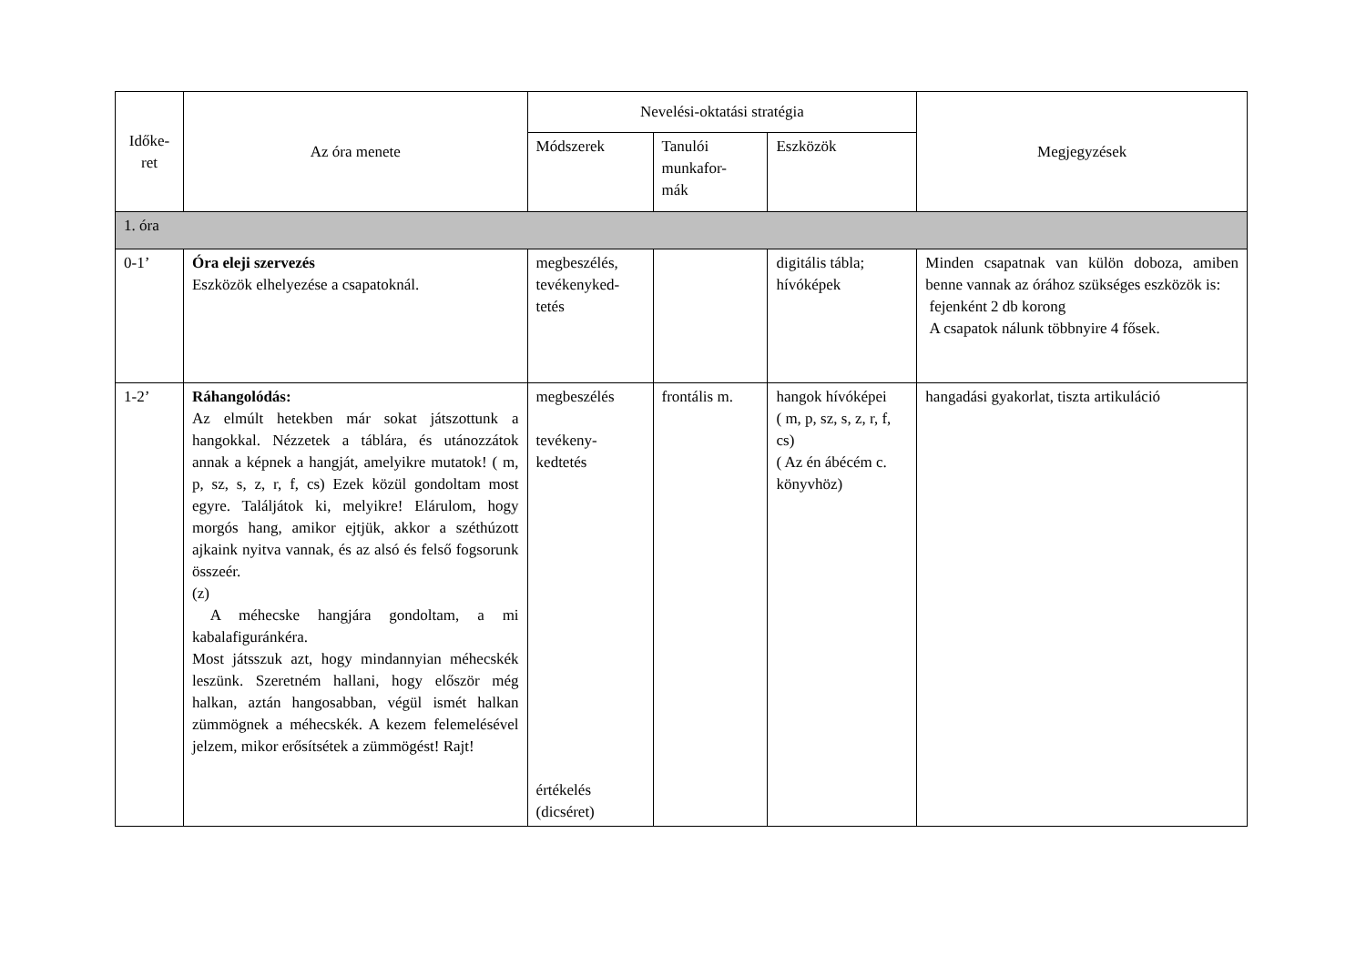| Időke- ret | Az óra menete | Nevelési-oktatási stratégia | | | Megjegyzések |
| --- | --- | --- | --- | --- | --- |
| | | Módszerek | Tanulói munkafor- mák | Eszközök | |
| 1. óra | | | | | |
| 0-1’ | Óra eleji szervezés Eszközök elhelyezése a csapatoknál. | megbeszélés, tevékenyked- tetés | | digitális tábla; hívóképek | Minden csapatnak van külön doboza, amiben benne vannak az órához szükséges eszközök is: fejenként 2 db korong A csapatok nálunk többnyire 4 fősek. |
| 1-2’ | Ráhangolódás: Az elmúlt hetekben már sokat játszottunk a hangokkal. Nézzetek a táblára, és utánozzátok annak a képnek a hangját, amelyikre mutatok! ( m, p, sz, s, z, r, f, cs) Ezek közül gondoltam most egyre. Találjátok ki, melyikre! Elárulom, hogy morgós hang, amikor ejtjük, akkor a széthúzott ajkaink nyitva vannak, és az alsó és felső fogsorunk összeér. (z) A méhecske hangjára gondoltam, a mi kabalafiguránkéra. Most játsszuk azt, hogy mindannyian méhecskék leszünk. Szeretném hallani, hogy először még halkan, aztán hangosabban, végül ismét halkan zümmögnek a méhecskék. A kezem felemelésével jelzem, mikor erősítsétek a zümmögést! Rajt! | megbeszélés tevékeny- kedtetés értékelés (dicséret) | frontális m. | hangok hívóképei ( m, p, sz, s, z, r, f, cs) ( Az én ábécém c. könyvhöz) | hangadási gyakorlat, tiszta artikuláció |